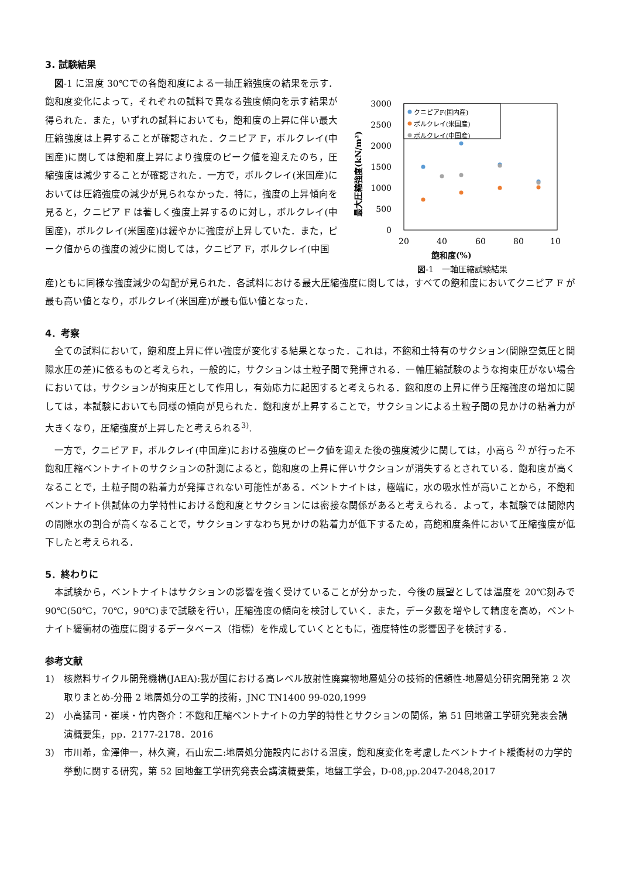3. 試験結果
図-1 に温度 30℃での各飽和度による一軸圧縮強度の結果を示す．飽和度変化によって，それぞれの試料で異なる強度傾向を示す結果が得られた．また，いずれの試料においても，飽和度の上昇に伴い最大圧縮強度は上昇することが確認された．クニピア F，ボルクレイ(中国産)に関しては飽和度上昇により強度のピーク値を迎えたのち，圧縮強度は減少することが確認された．一方で，ボルクレイ(米国産)においては圧縮強度の減少が見られなかった．特に，強度の上昇傾向を見ると，クニピア F は著しく強度上昇するのに対し，ボルクレイ(中国産)，ボルクレイ(米国産)は緩やかに強度が上昇していた．また，ピーク値からの強度の減少に関しては，クニピア F，ボルクレイ(中国
最大圧縮強度(kN/m²)
3000
2500
2000
1500
1000
500
0
20
40
60
80
10
クニピアF(国内産)
ボルクレイ(米国産)
ボルクレイ(中国産)
飽和度(%)
図-1　一軸圧縮試験結果
産)ともに同様な強度減少の勾配が見られた．各試料における最大圧縮強度に関しては，すべての飽和度においてクニピア F が最も高い値となり，ボルクレイ(米国産)が最も低い値となった．
4．考察
全ての試料において，飽和度上昇に伴い強度が変化する結果となった．これは，不飽和土特有のサクション(間隙空気圧と間隙水圧の差)に依るものと考えられ，一般的に，サクションは土粒子間で発揮される．一軸圧縮試験のような拘束圧がない場合においては，サクションが拘束圧として作用し，有効応力に起因すると考えられる．飽和度の上昇に伴う圧縮強度の増加に関しては，本試験においても同様の傾向が見られた．飽和度が上昇することで，サクションによる土粒子間の見かけの粘着力が大きくなり，圧縮強度が上昇したと考えられる<sup>3)</sup>.
一方で，クニピア F，ボルクレイ(中国産)における強度のピーク値を迎えた後の強度減少に関しては，小高ら <sup>2)</sup> が行った不飽和圧縮ベントナイトのサクションの計測によると，飽和度の上昇に伴いサクションが消失するとされている．飽和度が高くなることで，土粒子間の粘着力が発揮されない可能性がある．ベントナイトは，極端に，水の吸水性が高いことから，不飽和ベントナイト供試体の力学特性における飽和度とサクションには密接な関係があると考えられる．よって，本試験では間隙内の間隙水の割合が高くなることで，サクションすなわち見かけの粘着力が低下するため，高飽和度条件において圧縮強度が低下したと考えられる．
5．終わりに
本試験から，ベントナイトはサクションの影響を強く受けていることが分かった．今後の展望としては温度を 20℃刻みで 90℃(50℃，70℃，90℃)まで試験を行い，圧縮強度の傾向を検討していく．また，データ数を増やして精度を高め，ベントナイト緩衝材の強度に関するデータベース（指標）を作成していくとともに，強度特性の影響因子を検討する．
参考文献
1)　核燃料サイクル開発機構(JAEA):我が国における高レベル放射性廃棄物地層処分の技術的信頼性-地層処分研究開発第 2 次取りまとめ-分冊 2 地層処分の工学的技術，JNC TN1400 99-020,1999
2)　小高猛司・崔瑛・竹内啓介：不飽和圧縮ベントナイトの力学的特性とサクションの関係，第 51 回地盤工学研究発表会講演概要集，pp．2177-2178．2016
3)　市川希，金澤伸一，林久資，石山宏二:地層処分施設内における温度，飽和度変化を考慮したベントナイト緩衝材の力学的挙動に関する研究，第 52 回地盤工学研究発表会講演概要集，地盤工学会，D-08,pp.2047-2048,2017